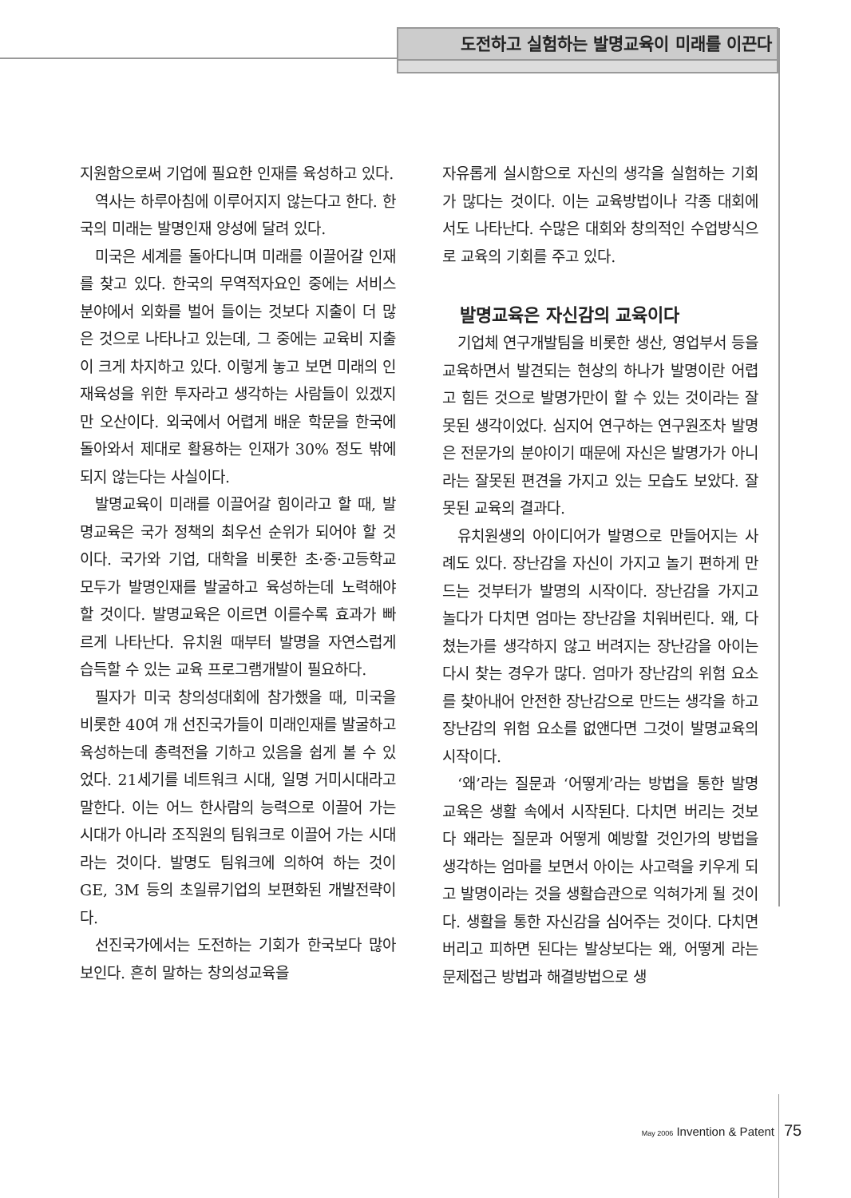도전하고 실험하는 발명교육이 미래를 이끈다
지원함으로써 기업에 필요한 인재를 육성하고 있다.
역사는 하루아침에 이루어지지 않는다고 한다. 한국의 미래는 발명인재 양성에 달려 있다.
미국은 세계를 돌아다니며 미래를 이끌어갈 인재를 찾고 있다. 한국의 무역적자요인 중에는 서비스분야에서 외화를 벌어 들이는 것보다 지출이 더 많은 것으로 나타나고 있는데, 그 중에는 교육비 지출이 크게 차지하고 있다. 이렇게 놓고 보면 미래의 인재육성을 위한 투자라고 생각하는 사람들이 있겠지만 오산이다. 외국에서 어렵게 배운 학문을 한국에 돌아와서 제대로 활용하는 인재가 30% 정도 밖에 되지 않는다는 사실이다.
발명교육이 미래를 이끌어갈 힘이라고 할 때, 발명교육은 국가 정책의 최우선 순위가 되어야 할 것이다. 국가와 기업, 대학을 비롯한 초·중·고등학교 모두가 발명인재를 발굴하고 육성하는데 노력해야 할 것이다. 발명교육은 이르면 이를수록 효과가 빠르게 나타난다. 유치원 때부터 발명을 자연스럽게 습득할 수 있는 교육 프로그램개발이 필요하다.
필자가 미국 창의성대회에 참가했을 때, 미국을 비롯한 40여 개 선진국가들이 미래인재를 발굴하고 육성하는데 총력전을 기하고 있음을 쉽게 볼 수 있었다. 21세기를 네트워크 시대, 일명 거미시대라고 말한다. 이는 어느 한사람의 능력으로 이끌어 가는 시대가 아니라 조직원의 팀워크로 이끌어 가는 시대라는 것이다. 발명도 팀워크에 의하여 하는 것이 GE, 3M 등의 초일류기업의 보편화된 개발전략이다.
선진국가에서는 도전하는 기회가 한국보다 많아 보인다. 흔히 말하는 창의성교육을
자유롭게 실시함으로 자신의 생각을 실험하는 기회가 많다는 것이다. 이는 교육방법이나 각종 대회에서도 나타난다. 수많은 대회와 창의적인 수업방식으로 교육의 기회를 주고 있다.
발명교육은 자신감의 교육이다
기업체 연구개발팀을 비롯한 생산, 영업부서 등을 교육하면서 발견되는 현상의 하나가 발명이란 어렵고 힘든 것으로 발명가만이 할 수 있는 것이라는 잘못된 생각이었다. 심지어 연구하는 연구원조차 발명은 전문가의 분야이기 때문에 자신은 발명가가 아니라는 잘못된 편견을 가지고 있는 모습도 보았다. 잘못된 교육의 결과다.
유치원생의 아이디어가 발명으로 만들어지는 사례도 있다. 장난감을 자신이 가지고 놀기 편하게 만드는 것부터가 발명의 시작이다. 장난감을 가지고 놀다가 다치면 엄마는 장난감을 치워버린다. 왜, 다쳤는가를 생각하지 않고 버려지는 장난감을 아이는 다시 찾는 경우가 많다. 엄마가 장난감의 위험 요소를 찾아내어 안전한 장난감으로 만드는 생각을 하고 장난감의 위험 요소를 없앤다면 그것이 발명교육의 시작이다.
‘왜’라는 질문과 ‘어떻게’라는 방법을 통한 발명교육은 생활 속에서 시작된다. 다치면 버리는 것보다 왜라는 질문과 어떻게 예방할 것인가의 방법을 생각하는 엄마를 보면서 아이는 사고력을 키우게 되고 발명이라는 것을 생활습관으로 익혀가게 될 것이다. 생활을 통한 자신감을 심어주는 것이다. 다치면 버리고 피하면 된다는 발상보다는 왜, 어떻게 라는 문제접근 방법과 해결방법으로 생
May 2006 Invention & Patent 75